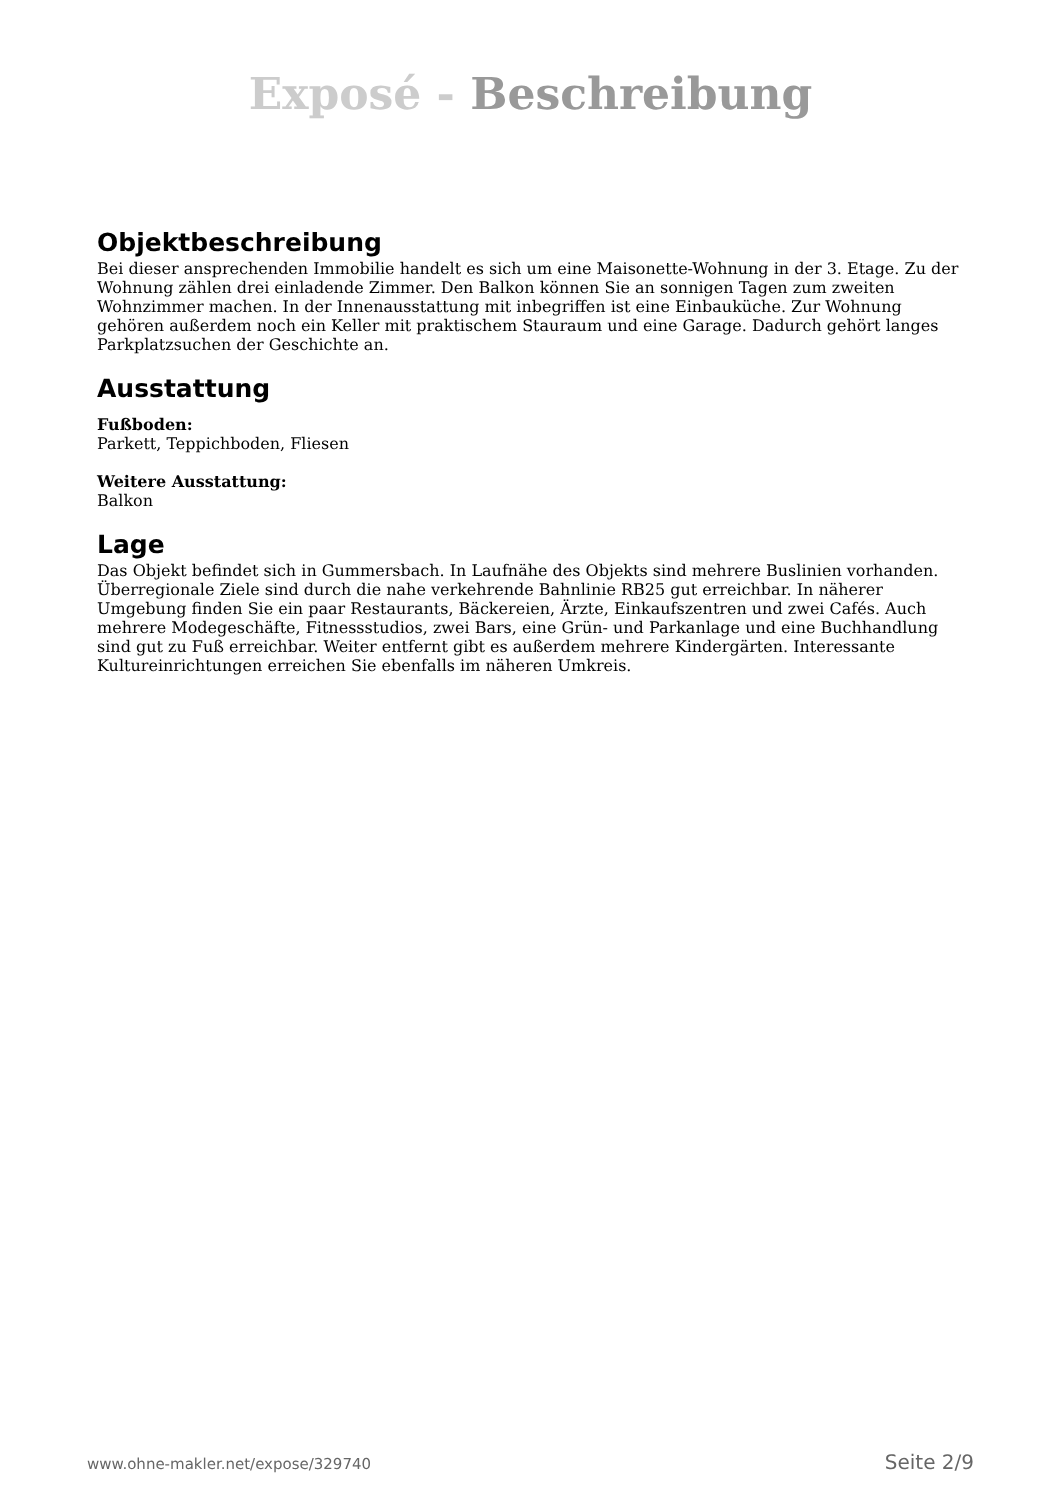Exposé - Beschreibung
Objektbeschreibung
Bei dieser ansprechenden Immobilie handelt es sich um eine Maisonette-Wohnung in der 3. Etage. Zu der Wohnung zählen drei einladende Zimmer. Den Balkon können Sie an sonnigen Tagen zum zweiten Wohnzimmer machen. In der Innenausstattung mit inbegriffen ist eine Einbauküche. Zur Wohnung gehören außerdem noch ein Keller mit praktischem Stauraum und eine Garage. Dadurch gehört langes Parkplatzsuchen der Geschichte an.
Ausstattung
Fußboden:
Parkett, Teppichboden, Fliesen
Weitere Ausstattung:
Balkon
Lage
Das Objekt befindet sich in Gummersbach. In Laufnähe des Objekts sind mehrere Buslinien vorhanden. Überregionale Ziele sind durch die nahe verkehrende Bahnlinie RB25 gut erreichbar. In näherer Umgebung finden Sie ein paar Restaurants, Bäckereien, Ärzte, Einkaufszentren und zwei Cafés. Auch mehrere Modegeschäfte, Fitnessstudios, zwei Bars, eine Grün- und Parkanlage und eine Buchhandlung sind gut zu Fuß erreichbar. Weiter entfernt gibt es außerdem mehrere Kindergärten. Interessante Kultureinrichtungen erreichen Sie ebenfalls im näheren Umkreis.
www.ohne-makler.net/expose/329740 Seite 2/9